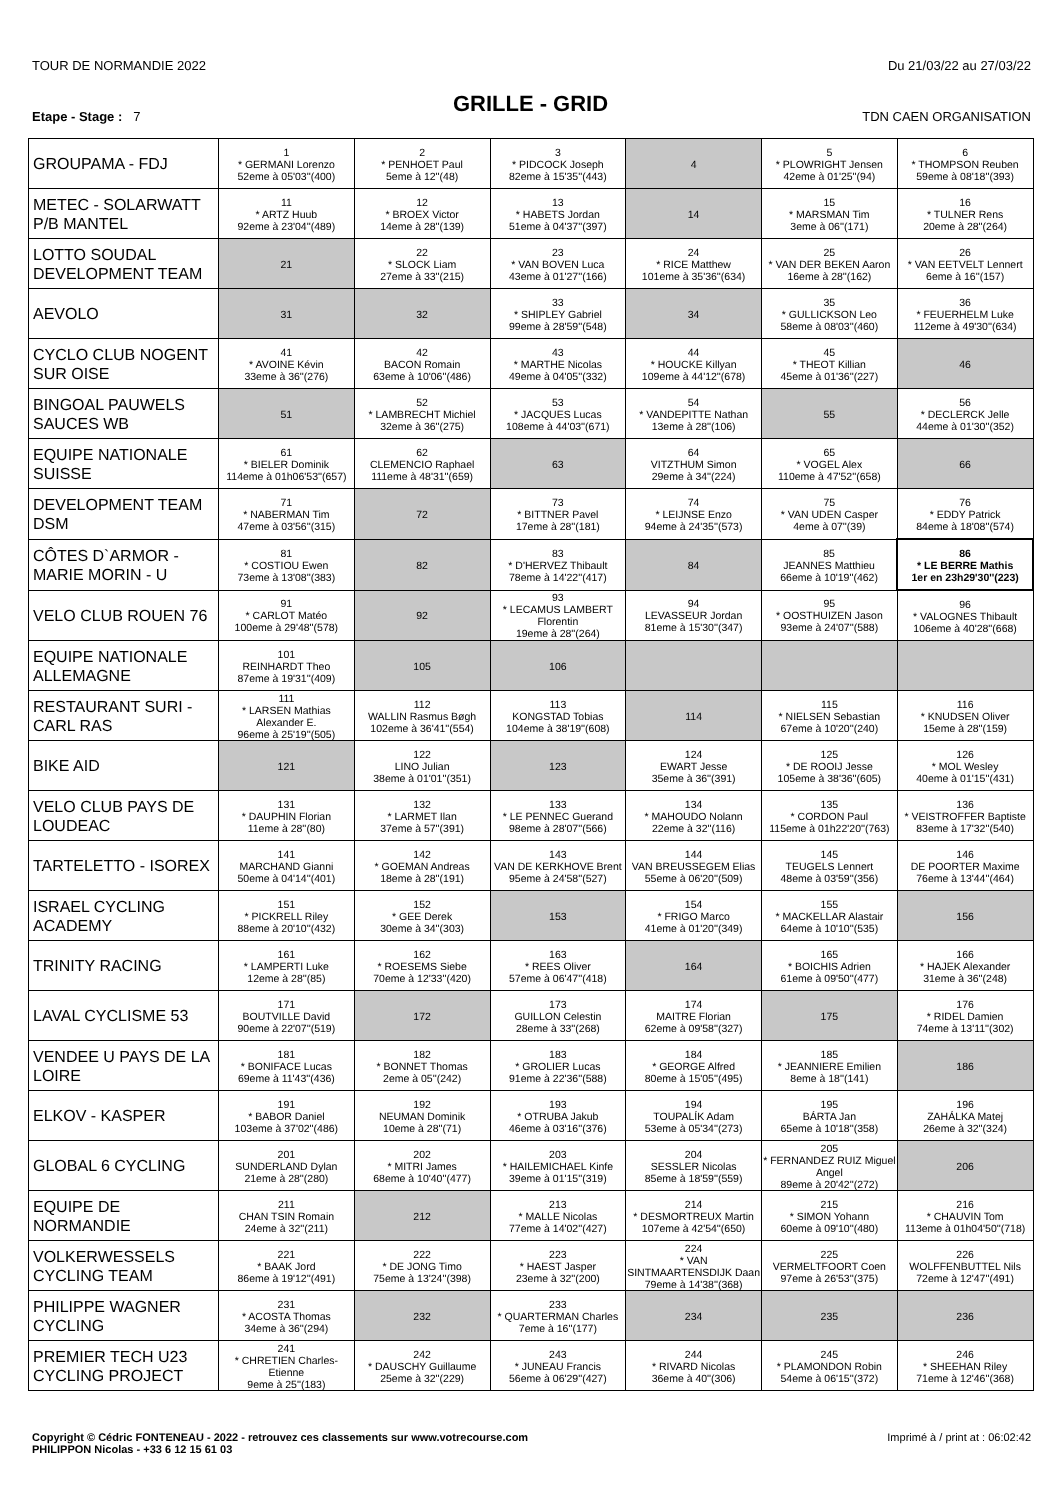TOUR DE NORMANDIE 2022 Du 21/03/22 au 27/03/22
GRILLE - GRID
Etape - Stage : 7 TDN CAEN ORGANISATION
| GROUPAMA - FDJ | 1 * GERMANI Lorenzo 52eme à 05'03''(400) | 2 * PENHOET Paul 5eme à 12''(48) | 3 * PIDCOCK Joseph 82eme à 15'35''(443) | 4 | 5 * PLOWRIGHT Jensen 42eme à 01'25''(94) | 6 * THOMPSON Reuben 59eme à 08'18''(393) |
| METEC - SOLARWATT P/B MANTEL | 11 * ARTZ Huub 92eme à 23'04''(489) | 12 * BROEX Victor 14eme à 28''(139) | 13 * HABETS Jordan 51eme à 04'37''(397) | 14 | 15 * MARSMAN Tim 3eme à 06''(171) | 16 * TULNER Rens 20eme à 28''(264) |
| LOTTO SOUDAL DEVELOPMENT TEAM | 21 | 22 * SLOCK Liam 27eme à 33''(215) | 23 * VAN BOVEN Luca 43eme à 01'27''(166) | 24 * RICE Matthew 101eme à 35'36''(634) | 25 * VAN DER BEKEN Aaron 16eme à 28''(162) | 26 * VAN EETVELT Lennert 6eme à 16''(157) |
| AEVOLO | 31 | 32 | 33 * SHIPLEY Gabriel 99eme à 28'59''(548) | 34 | 35 * GULLICKSON Leo 58eme à 08'03''(460) | 36 * FEUERHELM Luke 112eme à 49'30''(634) |
| CYCLO CLUB NOGENT SUR OISE | 41 * AVOINE Kévin 33eme à 36''(276) | 42 BACON Romain 63eme à 10'06''(486) | 43 * MARTHE Nicolas 49eme à 04'05''(332) | 44 * HOUCKE Killyan 109eme à 44'12''(678) | 45 * THEOT Killian 45eme à 01'36''(227) | 46 |
| BINGOAL PAUWELS SAUCES WB | 51 | 52 * LAMBRECHT Michiel 32eme à 36''(275) | 53 * JACQUES Lucas 108eme à 44'03''(671) | 54 * VANDEPITTE Nathan 13eme à 28''(106) | 55 | 56 * DECLERCK Jelle 44eme à 01'30''(352) |
| EQUIPE NATIONALE SUISSE | 61 * BIELER Dominik 114eme à 01h06'53''(657) | 62 CLEMENCIO Raphael 111eme à 48'31''(659) | 63 | 64 VITZTHUM Simon 29eme à 34''(224) | 65 * VOGEL Alex 110eme à 47'52''(658) | 66 |
| DEVELOPMENT TEAM DSM | 71 * NABERMAN Tim 47eme à 03'56''(315) | 72 | 73 * BITTNER Pavel 17eme à 28''(181) | 74 * LEIJNSE Enzo 94eme à 24'35''(573) | 75 * VAN UDEN Casper 4eme à 07''(39) | 76 * EDDY Patrick 84eme à 18'08''(574) |
| CÔTES D`ARMOR - MARIE MORIN - U | 81 * COSTIOU Ewen 73eme à 13'08''(383) | 82 | 83 * D'HERVEZ Thibault 78eme à 14'22''(417) | 84 | 85 JEANNES Matthieu 66eme à 10'19''(462) | 86 * LE BERRE Mathis 1er en 23h29'30''(223) |
| VELO CLUB ROUEN 76 | 91 * CARLOT Matéo 100eme à 29'48''(578) | 92 | 93 * LECAMUS LAMBERT Florentin 19eme à 28''(264) | 94 LEVASSEUR Jordan 81eme à 15'30''(347) | 95 * OOSTHUIZEN Jason 93eme à 24'07''(588) | 96 * VALOGNES Thibault 106eme à 40'28''(668) |
| EQUIPE NATIONALE ALLEMAGNE | 101 REINHARDT Theo 87eme à 19'31''(409) | 105 | 106 | | | |
| RESTAURANT SURI - CARL RAS | 111 * LARSEN Mathias Alexander E. 96eme à 25'19''(505) | 112 WALLIN Rasmus Bøgh 102eme à 36'41''(554) | 113 KONGSTAD Tobias 104eme à 38'19''(608) | 114 | 115 * NIELSEN Sebastian 67eme à 10'20''(240) | 116 * KNUDSEN Oliver 15eme à 28''(159) |
| BIKE AID | 121 | 122 LINO Julian 38eme à 01'01''(351) | 123 | 124 EWART Jesse 35eme à 36''(391) | 125 * DE ROOIJ Jesse 105eme à 38'36''(605) | 126 * MOL Wesley 40eme à 01'15''(431) |
| VELO CLUB PAYS DE LOUDEAC | 131 * DAUPHIN Florian 11eme à 28''(80) | 132 * LARMET Ilan 37eme à 57''(391) | 133 * LE PENNEC Guerand 98eme à 28'07''(566) | 134 * MAHOUDO Nolann 22eme à 32''(116) | 135 * CORDON Paul 115eme à 01h22'20''(763) | 136 * VEISTROFFER Baptiste 83eme à 17'32''(540) |
| TARTELETTO - ISOREX | 141 MARCHAND Gianni 50eme à 04'14''(401) | 142 * GOEMAN Andreas 18eme à 28''(191) | 143 VAN DE KERKHOVE Brent 95eme à 24'58''(527) | 144 VAN BREUSSEGEM Elias 55eme à 06'20''(509) | 145 TEUGELS Lennert 48eme à 03'59''(356) | 146 DE POORTER Maxime 76eme à 13'44''(464) |
| ISRAEL CYCLING ACADEMY | 151 * PICKRELL Riley 88eme à 20'10''(432) | 152 * GEE Derek 30eme à 34''(303) | 153 | 154 * FRIGO Marco 41eme à 01'20''(349) | 155 * MACKELLAR Alastair 64eme à 10'10''(535) | 156 |
| TRINITY RACING | 161 * LAMPERTI Luke 12eme à 28''(85) | 162 * ROESEMS Siebe 70eme à 12'33''(420) | 163 * REES Oliver 57eme à 06'47''(418) | 164 | 165 * BOICHIS Adrien 61eme à 09'50''(477) | 166 * HAJEK Alexander 31eme à 36''(248) |
| LAVAL CYCLISME 53 | 171 BOUTVILLE David 90eme à 22'07''(519) | 172 | 173 GUILLON Celestin 28eme à 33''(268) | 174 MAITRE Florian 62eme à 09'58''(327) | 175 | 176 * RIDEL Damien 74eme à 13'11''(302) |
| VENDEE U PAYS DE LA LOIRE | 181 * BONIFACE Lucas 69eme à 11'43''(436) | 182 * BONNET Thomas 2eme à 05''(242) | 183 * GROLIER Lucas 91eme à 22'36''(588) | 184 * GEORGE Alfred 80eme à 15'05''(495) | 185 * JEANNIERE Emilien 8eme à 18''(141) | 186 |
| ELKOV - KASPER | 191 * BABOR Daniel 103eme à 37'02''(486) | 192 NEUMAN Dominik 10eme à 28''(71) | 193 * OTRUBA Jakub 46eme à 03'16''(376) | 194 TOUPALÍK Adam 53eme à 05'34''(273) | 195 BÁRTA Jan 65eme à 10'18''(358) | 196 ZAHÁLKA Matej 26eme à 32''(324) |
| GLOBAL 6 CYCLING | 201 SUNDERLAND Dylan 21eme à 28''(280) | 202 * MITRI James 68eme à 10'40''(477) | 203 * HAILEMICHAEL Kinfe 39eme à 01'15''(319) | 204 SESSLER Nicolas 85eme à 18'59''(559) | 205 * FERNANDEZ RUIZ Miguel Angel 89eme à 20'42''(272) | 206 |
| EQUIPE DE NORMANDIE | 211 CHAN TSIN Romain 24eme à 32''(211) | 212 | 213 * MALLE Nicolas 77eme à 14'02''(427) | 214 * DESMORTREUX Martin 107eme à 42'54''(650) | 215 * SIMON Yohann 60eme à 09'10''(480) | 216 * CHAUVIN Tom 113eme à 01h04'50''(718) |
| VOLKERWESSELS CYCLING TEAM | 221 * BAAK Jord 86eme à 19'12''(491) | 222 * DE JONG Timo 75eme à 13'24''(398) | 223 * HAEST Jasper 23eme à 32''(200) | 224 * VAN SINTMAARTENSDIJK Daan 79eme à 14'38''(368) | 225 VERMELTFOORT Coen 97eme à 26'53''(375) | 226 WOLFFENBUTTEL Nils 72eme à 12'47''(491) |
| PHILIPPE WAGNER CYCLING | 231 * ACOSTA Thomas 34eme à 36''(294) | 232 | 233 * QUARTERMAN Charles 7eme à 16''(177) | 234 | 235 | 236 |
| PREMIER TECH U23 CYCLING PROJECT | 241 * CHRETIEN Charles-Etienne 9eme à 25''(183) | 242 * DAUSCHY Guillaume 25eme à 32''(229) | 243 * JUNEAU Francis 56eme à 06'29''(427) | 244 * RIVARD Nicolas 36eme à 40''(306) | 245 * PLAMONDON Robin 54eme à 06'15''(372) | 246 * SHEEHAN Riley 71eme à 12'46''(368) |
Copyright © Cédric FONTENEAU - 2022 - retrouvez ces classements sur www.votrecourse.com
PHILIPPON Nicolas - +33 6 12 15 61 03 Imprimé à / print at : 06:02:42